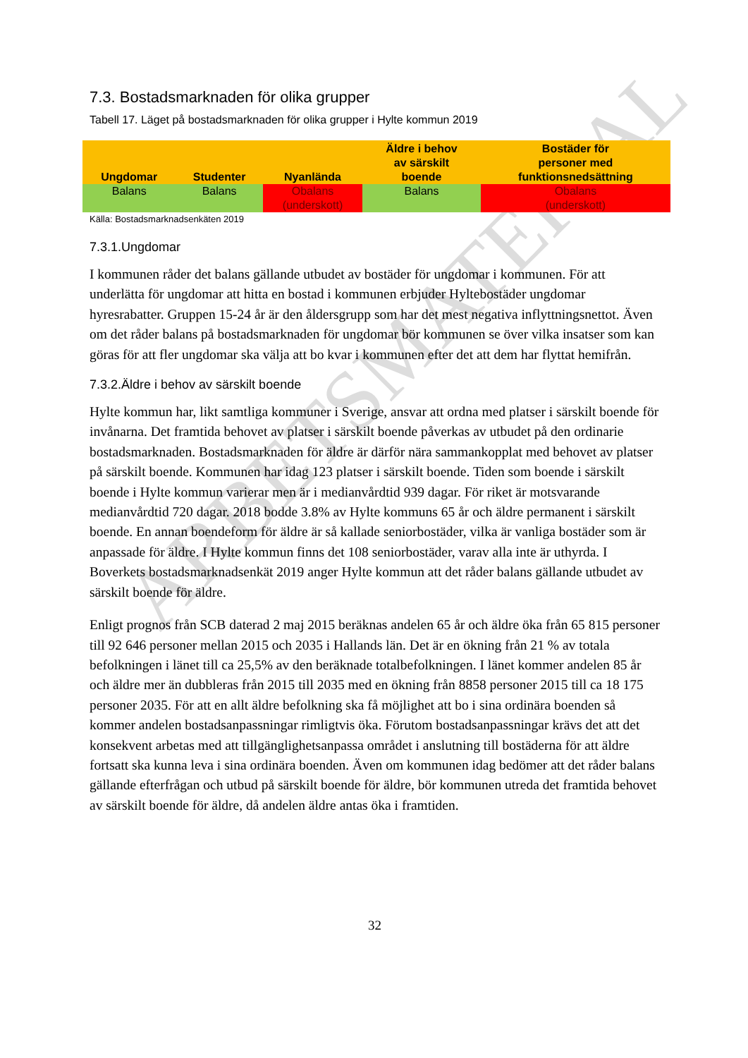ARBETSMATERIAL
7.3. Bostadsmarknaden för olika grupper
Tabell 17. Läget på bostadsmarknaden för olika grupper i Hylte kommun 2019
| Ungdomar | Studenter | Nyanlända | Äldre i behov av särskilt boende | Bostäder för personer med funktionsnedsättning |
| --- | --- | --- | --- | --- |
| Balans | Balans | Obalans (underskott) | Balans | Obalans (underskott) |
Källa: Bostadsmarknadsenkäten 2019
7.3.1.Ungdomar
I kommunen råder det balans gällande utbudet av bostäder för ungdomar i kommunen. För att underlätta för ungdomar att hitta en bostad i kommunen erbjuder Hyltebostäder ungdomar hyresrabatter. Gruppen 15-24 år är den åldersgrupp som har det mest negativa inflyttningsnettot. Även om det råder balans på bostadsmarknaden för ungdomar bör kommunen se över vilka insatser som kan göras för att fler ungdomar ska välja att bo kvar i kommunen efter det att dem har flyttat hemifrån.
7.3.2.Äldre i behov av särskilt boende
Hylte kommun har, likt samtliga kommuner i Sverige, ansvar att ordna med platser i särskilt boende för invånarna. Det framtida behovet av platser i särskilt boende påverkas av utbudet på den ordinarie bostadsmarknaden. Bostadsmarknaden för äldre är därför nära sammankopplat med behovet av platser på särskilt boende. Kommunen har idag 123 platser i särskilt boende. Tiden som boende i särskilt boende i Hylte kommun varierar men är i medianvårdtid 939 dagar. För riket är motsvarande medianvårdtid 720 dagar. 2018 bodde 3.8% av Hylte kommuns 65 år och äldre permanent i särskilt boende. En annan boendeform för äldre är så kallade seniorbostäder, vilka är vanliga bostäder som är anpassade för äldre. I Hylte kommun finns det 108 seniorbostäder, varav alla inte är uthyrda. I Boverkets bostadsmarknadsenkät 2019 anger Hylte kommun att det råder balans gällande utbudet av särskilt boende för äldre.
Enligt prognos från SCB daterad 2 maj 2015 beräknas andelen 65 år och äldre öka från 65 815 personer till 92 646 personer mellan 2015 och 2035 i Hallands län. Det är en ökning från 21 % av totala befolkningen i länet till ca 25,5% av den beräknade totalbefolkningen. I länet kommer andelen 85 år och äldre mer än dubbleras från 2015 till 2035 med en ökning från 8858 personer 2015 till ca 18 175 personer 2035. För att en allt äldre befolkning ska få möjlighet att bo i sina ordinära boenden så kommer andelen bostadsanpassningar rimligtvis öka. Förutom bostadsanpassningar krävs det att det konsekvent arbetas med att tillgänglighetsanpassa området i anslutning till bostäderna för att äldre fortsatt ska kunna leva i sina ordinära boenden. Även om kommunen idag bedömer att det råder balans gällande efterfrågan och utbud på särskilt boende för äldre, bör kommunen utreda det framtida behovet av särskilt boende för äldre, då andelen äldre antas öka i framtiden.
32